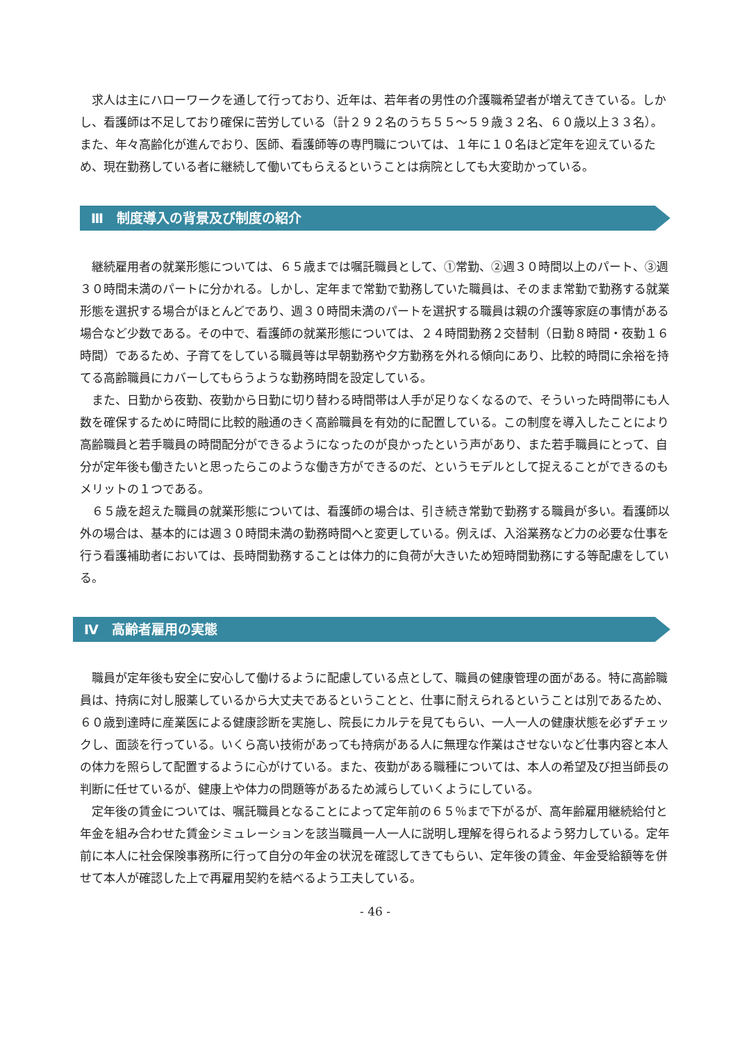求人は主にハローワークを通して行っており、近年は、若年者の男性の介護職希望者が増えてきている。しかし、看護師は不足しており確保に苦労している（計２９２名のうち５５～５９歳３２名、６０歳以上３３名）。また、年々高齢化が進んでおり、医師、看護師等の専門職については、１年に１０名ほど定年を迎えているため、現在勤務している者に継続して働いてもらえるということは病院としても大変助かっている。
Ⅲ　制度導入の背景及び制度の紹介
継続雇用者の就業形態については、６５歳までは嘱託職員として、①常勤、②週３０時間以上のパート、③週３０時間未満のパートに分かれる。しかし、定年まで常勤で勤務していた職員は、そのまま常勤で勤務する就業形態を選択する場合がほとんどであり、週３０時間未満のパートを選択する職員は親の介護等家庭の事情がある場合など少数である。その中で、看護師の就業形態については、２４時間勤務２交替制（日勤８時間・夜勤１６時間）であるため、子育てをしている職員等は早朝勤務や夕方勤務を外れる傾向にあり、比較的時間に余裕を持てる高齢職員にカバーしてもらうような勤務時間を設定している。
また、日勤から夜勤、夜勤から日勤に切り替わる時間帯は人手が足りなくなるので、そういった時間帯にも人数を確保するために時間に比較的融通のきく高齢職員を有効的に配置している。この制度を導入したことにより高齢職員と若手職員の時間配分ができるようになったのが良かったという声があり、また若手職員にとって、自分が定年後も働きたいと思ったらこのような働き方ができるのだ、というモデルとして捉えることができるのもメリットの１つである。
６５歳を超えた職員の就業形態については、看護師の場合は、引き続き常勤で勤務する職員が多い。看護師以外の場合は、基本的には週３０時間未満の勤務時間へと変更している。例えば、入浴業務など力の必要な仕事を行う看護補助者においては、長時間勤務することは体力的に負荷が大きいため短時間勤務にする等配慮をしている。
Ⅳ　高齢者雇用の実態
職員が定年後も安全に安心して働けるように配慮している点として、職員の健康管理の面がある。特に高齢職員は、持病に対し服薬しているから大丈夫であるということと、仕事に耐えられるということは別であるため、６０歳到達時に産業医による健康診断を実施し、院長にカルテを見てもらい、一人一人の健康状態を必ずチェックし、面談を行っている。いくら高い技術があっても持病がある人に無理な作業はさせないなど仕事内容と本人の体力を照らして配置するように心がけている。また、夜勤がある職種については、本人の希望及び担当師長の判断に任せているが、健康上や体力の問題等があるため減らしていくようにしている。
定年後の賃金については、嘱託職員となることによって定年前の６５％まで下がるが、高年齢雇用継続給付と年金を組み合わせた賃金シミュレーションを該当職員一人一人に説明し理解を得られるよう努力している。定年前に本人に社会保険事務所に行って自分の年金の状況を確認してきてもらい、定年後の賃金、年金受給額等を併せて本人が確認した上で再雇用契約を結べるよう工夫している。
- 46 -